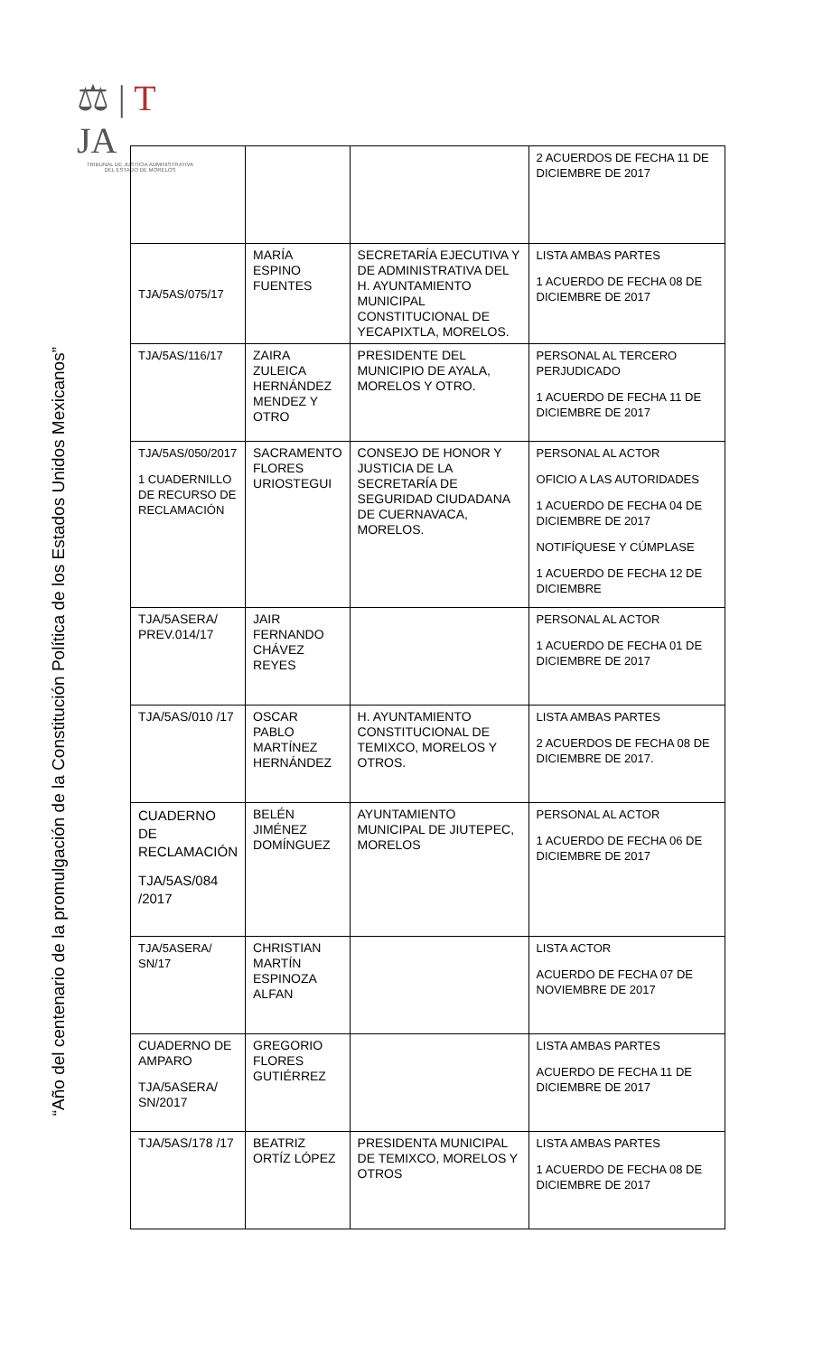⚖ | T JA
TRIBUNAL DE JUSTICIA ADMINISTRATIVA
DEL ESTADO DE MORELOS
“Año del centenario de la promulgación de la Constitución Política de los Estados Unidos Mexicanos”
| | | | 2 ACUERDOS DE FECHA 11 DE DICIEMBRE DE 2017 |
| TJA/5AS/075/17 | MARÍA ESPINO FUENTES | SECRETARÍA EJECUTIVA Y DE ADMINISTRATIVA DEL H. AYUNTAMIENTO MUNICIPAL CONSTITUCIONAL DE YECAPIXTLA, MORELOS. | LISTA AMBAS PARTES 1 ACUERDO DE FECHA 08 DE DICIEMBRE DE 2017 |
| TJA/5AS/116/17 | ZAIRA ZULEICA HERNÁNDEZ MENDEZ Y OTRO | PRESIDENTE DEL MUNICIPIO DE AYALA, MORELOS Y OTRO. | PERSONAL AL TERCERO PERJUDICADO 1 ACUERDO DE FECHA 11 DE DICIEMBRE DE 2017 |
| TJA/5AS/050/2017 1 CUADERNILLO DE RECURSO DE RECLAMACIÓN | SACRAMENTO FLORES URIOSTEGUI | CONSEJO DE HONOR Y JUSTICIA DE LA SECRETARÍA DE SEGURIDAD CIUDADANA DE CUERNAVACA, MORELOS. | PERSONAL AL ACTOR OFICIO A LAS AUTORIDADES 1 ACUERDO DE FECHA 04 DE DICIEMBRE DE 2017 NOTIFÍQUESE Y CÚMPLASE 1 ACUERDO DE FECHA 12 DE DICIEMBRE |
| TJA/5ASERA/ PREV.014/17 | JAIR FERNANDO CHÁVEZ REYES | | PERSONAL AL ACTOR 1 ACUERDO DE FECHA 01 DE DICIEMBRE DE 2017 |
| TJA/5AS/010 /17 | OSCAR PABLO MARTÍNEZ HERNÁNDEZ | H. AYUNTAMIENTO CONSTITUCIONAL DE TEMIXCO, MORELOS Y OTROS. | LISTA AMBAS PARTES 2 ACUERDOS DE FECHA 08 DE DICIEMBRE DE 2017. |
| CUADERNO DE RECLAMACIÓN TJA/5AS/084 /2017 | BELÉN JIMÉNEZ DOMÍNGUEZ | AYUNTAMIENTO MUNICIPAL DE JIUTEPEC, MORELOS | PERSONAL AL ACTOR 1 ACUERDO DE FECHA 06 DE DICIEMBRE DE 2017 |
| TJA/5ASERA/ SN/17 | CHRISTIAN MARTÍN ESPINOZA ALFAN | | LISTA ACTOR ACUERDO DE FECHA 07 DE NOVIEMBRE DE 2017 |
| CUADERNO DE AMPARO TJA/5ASERA/ SN/2017 | GREGORIO FLORES GUTIÉRREZ | | LISTA AMBAS PARTES ACUERDO DE FECHA 11 DE DICIEMBRE DE 2017 |
| TJA/5AS/178 /17 | BEATRIZ ORTÍZ LÓPEZ | PRESIDENTA MUNICIPAL DE TEMIXCO, MORELOS Y OTROS | LISTA AMBAS PARTES 1 ACUERDO DE FECHA 08 DE DICIEMBRE DE 2017 |